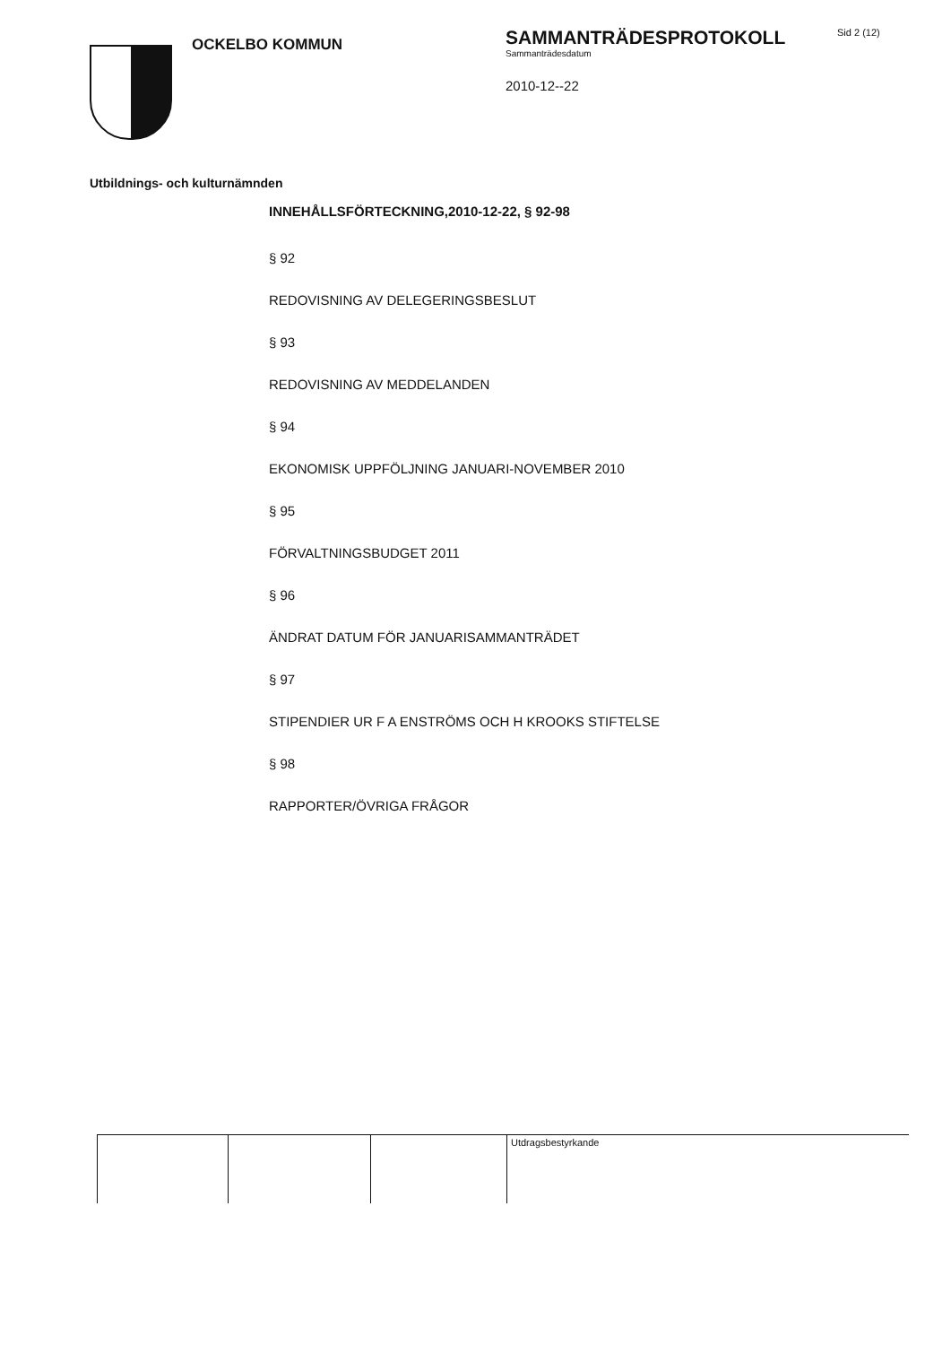OCKELBO KOMMUN
SAMMANTRÄDESPROTOKOLL
Sammanträdesdatum
2010-12--22
Sid 2 (12)
Utbildnings- och kulturnämnden
INNEHÅLLSFÖRTECKNING,2010-12-22, § 92-98
§ 92
REDOVISNING AV DELEGERINGSBESLUT
§ 93
REDOVISNING AV MEDDELANDEN
§ 94
EKONOMISK UPPFÖLJNING JANUARI-NOVEMBER 2010
§ 95
FÖRVALTNINGSBUDGET 2011
§ 96
ÄNDRAT DATUM FÖR JANUARISAMMANTRÄDET
§ 97
STIPENDIER UR F A ENSTRÖMS OCH H KROOKS STIFTELSE
§ 98
RAPPORTER/ÖVRIGA FRÅGOR
Utdragsbestyrkande